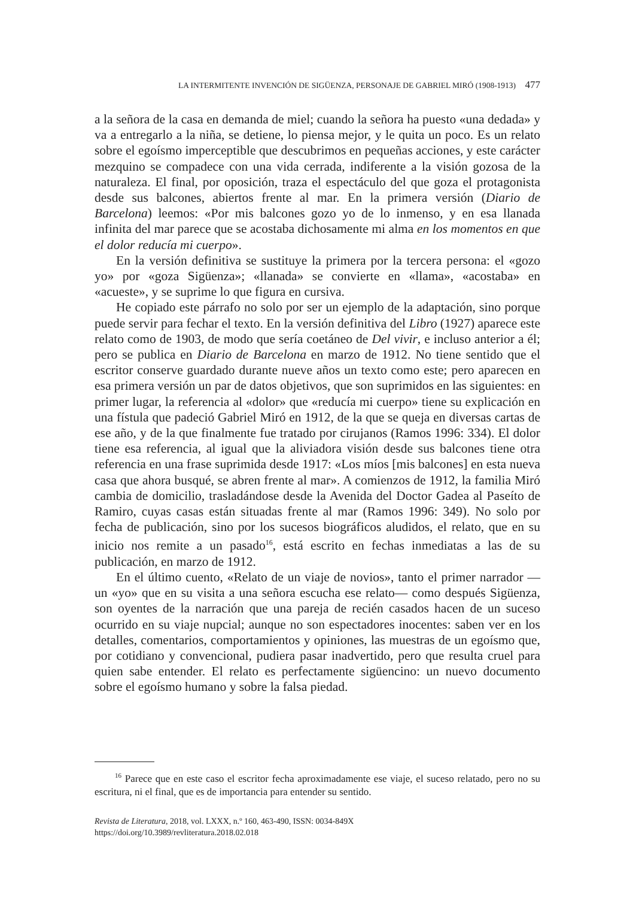LA INTERMITENTE INVENCIÓN DE SIGÜENZA, PERSONAJE DE GABRIEL MIRÓ (1908-1913) 477
a la señora de la casa en demanda de miel; cuando la señora ha puesto «una dedada» y va a entregarlo a la niña, se detiene, lo piensa mejor, y le quita un poco. Es un relato sobre el egoísmo imperceptible que descubrimos en pequeñas acciones, y este carácter mezquino se compadece con una vida cerrada, indiferente a la visión gozosa de la naturaleza. El final, por oposición, traza el espectáculo del que goza el protagonista desde sus balcones, abiertos frente al mar. En la primera versión (Diario de Barcelona) leemos: «Por mis balcones gozo yo de lo inmenso, y en esa llanada infinita del mar parece que se acostaba dichosamente mi alma en los momentos en que el dolor reducía mi cuerpo».
En la versión definitiva se sustituye la primera por la tercera persona: el «gozo yo» por «goza Sigüenza»; «llanada» se convierte en «llama», «acostaba» en «acueste», y se suprime lo que figura en cursiva.
He copiado este párrafo no solo por ser un ejemplo de la adaptación, sino porque puede servir para fechar el texto. En la versión definitiva del Libro (1927) aparece este relato como de 1903, de modo que sería coetáneo de Del vivir, e incluso anterior a él; pero se publica en Diario de Barcelona en marzo de 1912. No tiene sentido que el escritor conserve guardado durante nueve años un texto como este; pero aparecen en esa primera versión un par de datos objetivos, que son suprimidos en las siguientes: en primer lugar, la referencia al «dolor» que «reducía mi cuerpo» tiene su explicación en una fístula que padeció Gabriel Miró en 1912, de la que se queja en diversas cartas de ese año, y de la que finalmente fue tratado por cirujanos (Ramos 1996: 334). El dolor tiene esa referencia, al igual que la aliviadora visión desde sus balcones tiene otra referencia en una frase suprimida desde 1917: «Los míos [mis balcones] en esta nueva casa que ahora busqué, se abren frente al mar». A comienzos de 1912, la familia Miró cambia de domicilio, trasladándose desde la Avenida del Doctor Gadea al Paseíto de Ramiro, cuyas casas están situadas frente al mar (Ramos 1996: 349). No solo por fecha de publicación, sino por los sucesos biográficos aludidos, el relato, que en su inicio nos remite a un pasado<sup>16</sup>, está escrito en fechas inmediatas a las de su publicación, en marzo de 1912.
En el último cuento, «Relato de un viaje de novios», tanto el primer narrador —un «yo» que en su visita a una señora escucha ese relato— como después Sigüenza, son oyentes de la narración que una pareja de recién casados hacen de un suceso ocurrido en su viaje nupcial; aunque no son espectadores inocentes: saben ver en los detalles, comentarios, comportamientos y opiniones, las muestras de un egoísmo que, por cotidiano y convencional, pudiera pasar inadvertido, pero que resulta cruel para quien sabe entender. El relato es perfectamente sigüencino: un nuevo documento sobre el egoísmo humano y sobre la falsa piedad.
<sup>16</sup> Parece que en este caso el escritor fecha aproximadamente ese viaje, el suceso relatado, pero no su escritura, ni el final, que es de importancia para entender su sentido.
Revista de Literatura, 2018, vol. LXXX, n.º 160, 463-490, ISSN: 0034-849X
https://doi.org/10.3989/revliteratura.2018.02.018